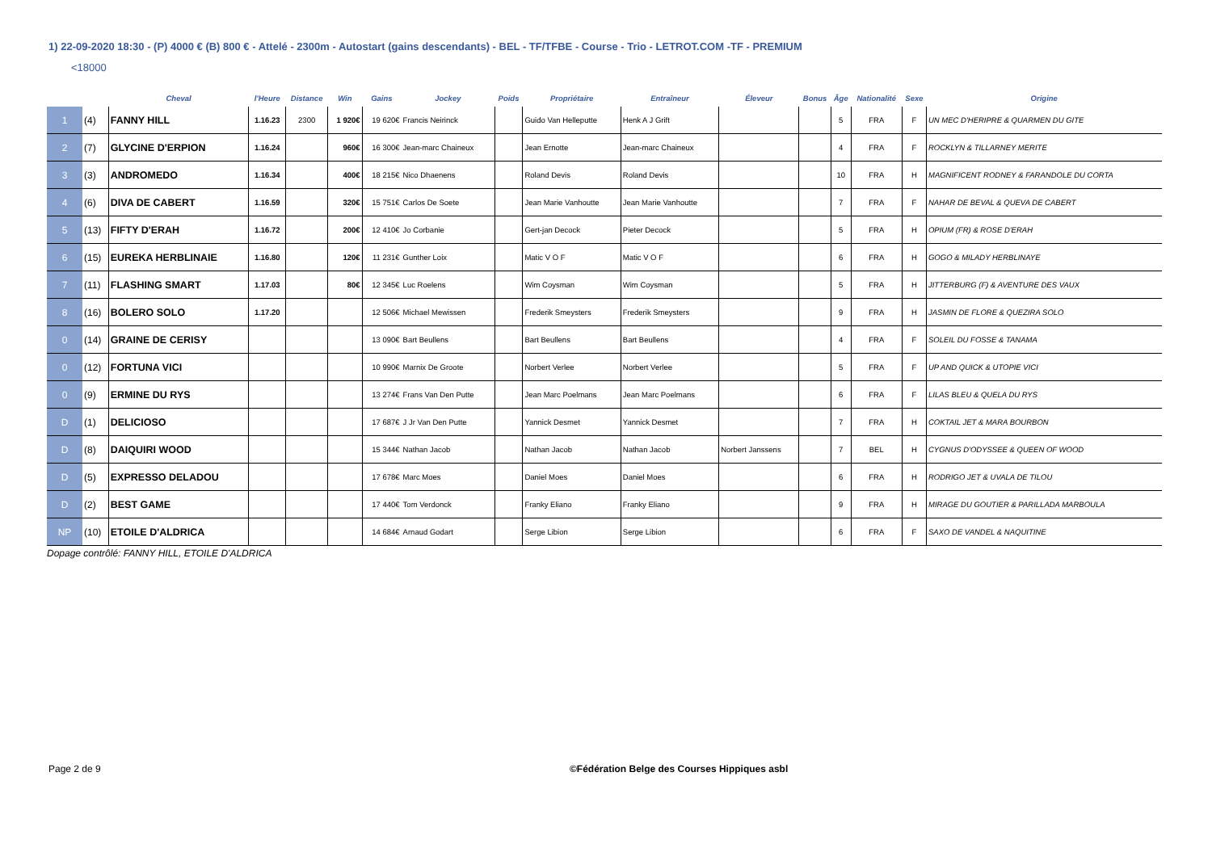1) 22-09-2020 18:30 - (P) 4000 € (B) 800 € - Attelé - 2300m - Autostart (gains descendants) - BEL - TF/TFBE - Course - Trio - LETROT.COM -TF - PREMIUM
<18000
| | | Cheval | l'Heure | Distance | Win | Gains | Jockey | Poids | Propriétaire | Entraîneur | Éleveur | Bonus | Âge | Nationalité | Sexe | Origine |
| --- | --- | --- | --- | --- | --- | --- | --- | --- | --- | --- | --- | --- | --- | --- | --- | --- |
| 1 | (4) | FANNY HILL | 1.16.23 | 2300 | 1 920€ | 19 620€ | Francis Neirinck | | Guido Van Helleputte | Henk A J Grift | | | 5 | FRA | F | UN MEC D'HERIPRE & QUARMEN DU GITE |
| 2 | (7) | GLYCINE D'ERPION | 1.16.24 | | 960€ | 16 300€ | Jean-marc Chaineux | | Jean Ernotte | Jean-marc Chaineux | | | 4 | FRA | F | ROCKLYN & TILLARNEY MERITE |
| 3 | (3) | ANDROMEDO | 1.16.34 | | 400€ | 18 215€ | Nico Dhaenens | | Roland Devis | Roland Devis | | | 10 | FRA | H | MAGNIFICENT RODNEY & FARANDOLE DU CORTA |
| 4 | (6) | DIVA DE CABERT | 1.16.59 | | 320€ | 15 751€ | Carlos De Soete | | Jean Marie Vanhoutte | Jean Marie Vanhoutte | | | 7 | FRA | F | NAHAR DE BEVAL & QUEVA DE CABERT |
| 5 | (13) | FIFTY D'ERAH | 1.16.72 | | 200€ | 12 410€ | Jo Corbanie | | Gert-jan Decock | Pieter Decock | | | 5 | FRA | H | OPIUM (FR) & ROSE D'ERAH |
| 6 | (15) | EUREKA HERBLINAIE | 1.16.80 | | 120€ | 11 231€ | Gunther Loix | | Matic V O F | Matic V O F | | | 6 | FRA | H | GOGO & MILADY HERBLINAYE |
| 7 | (11) | FLASHING SMART | 1.17.03 | | 80€ | 12 345€ | Luc Roelens | | Wim Coysman | Wim Coysman | | | 5 | FRA | H | JITTERBURG (F) & AVENTURE DES VAUX |
| 8 | (16) | BOLERO SOLO | 1.17.20 | | | 12 506€ | Michael Mewissen | | Frederik Smeysters | Frederik Smeysters | | | 9 | FRA | H | JASMIN DE FLORE & QUEZIRA SOLO |
| 0 | (14) | GRAINE DE CERISY | | | | 13 090€ | Bart Beullens | | Bart Beullens | Bart Beullens | | | 4 | FRA | F | SOLEIL DU FOSSE & TANAMA |
| 0 | (12) | FORTUNA VICI | | | | 10 990€ | Marnix De Groote | | Norbert Verlee | Norbert Verlee | | | 5 | FRA | F | UP AND QUICK & UTOPIE VICI |
| 0 | (9) | ERMINE DU RYS | | | | 13 274€ | Frans Van Den Putte | | Jean Marc Poelmans | Jean Marc Poelmans | | | 6 | FRA | F | LILAS BLEU & QUELA DU RYS |
| D | (1) | DELICIOSO | | | | 17 687€ | J Jr Van Den Putte | | Yannick Desmet | Yannick Desmet | | | 7 | FRA | H | COKTAIL JET & MARA BOURBON |
| D | (8) | DAIQUIRI WOOD | | | | 15 344€ | Nathan Jacob | | Nathan Jacob | Nathan Jacob | Norbert Janssens | | 7 | BEL | H | CYGNUS D'ODYSSEE & QUEEN OF WOOD |
| D | (5) | EXPRESSO DELADOU | | | | 17 678€ | Marc Moes | | Daniel Moes | Daniel Moes | | | 6 | FRA | H | RODRIGO JET & UVALA DE TILOU |
| D | (2) | BEST GAME | | | | 17 440€ | Tom Verdonck | | Franky Eliano | Franky Eliano | | | 9 | FRA | H | MIRAGE DU GOUTIER & PARILLADA MARBOULA |
| NP | (10) | ETOILE D'ALDRICA | | | | 14 684€ | Arnaud Godart | | Serge Libion | Serge Libion | | | 6 | FRA | F | SAXO DE VANDEL & NAQUITINE |
Dopage contrôlé: FANNY HILL, ETOILE D'ALDRICA
Page 2 de 9
©Fédération Belge des Courses Hippiques asbl